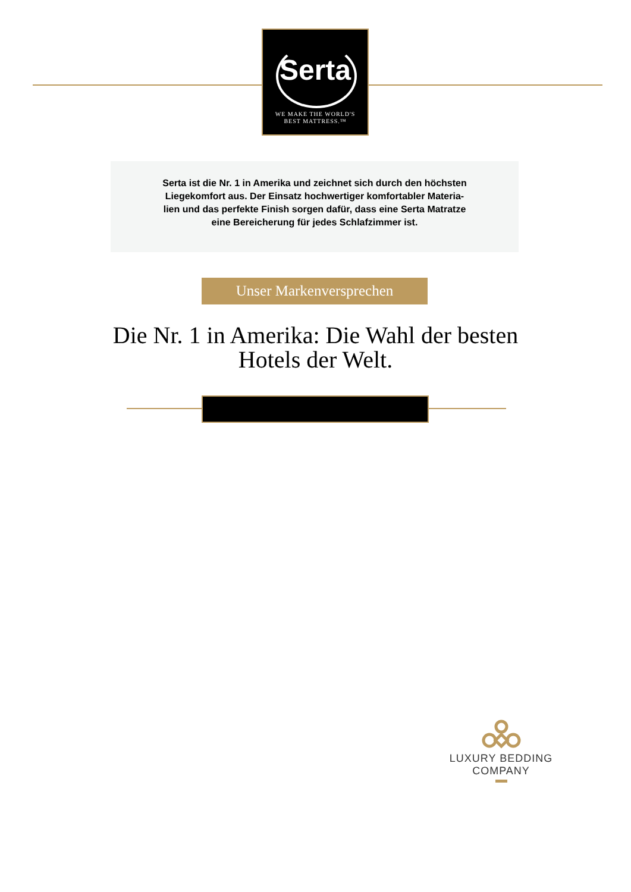Serta
WE MAKE THE WORLD'S
BEST MATTRESS.™
Serta ist die Nr. 1 in Amerika und zeichnet sich durch den höchsten
Liegekomfort aus. Der Einsatz hochwertiger komfortabler Materia-
lien und das perfekte Finish sorgen dafür, dass eine Serta Matratze
eine Bereicherung für jedes Schlafzimmer ist.
Unser Markenversprechen
Die Nr. 1 in Amerika: Die Wahl der besten Hotels der Welt.
LUXURY BEDDING COMPANY